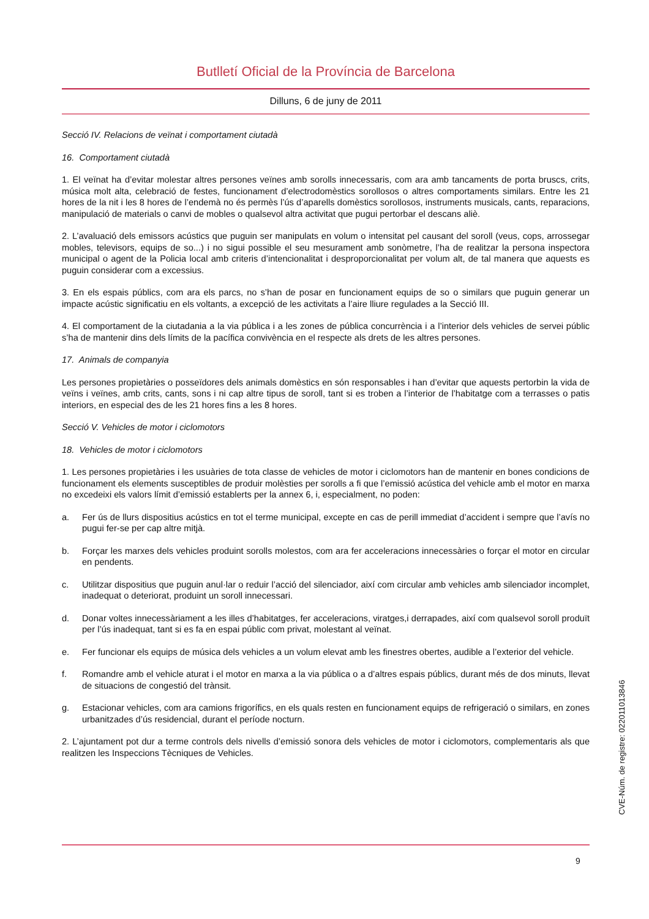Butlletí Oficial de la Província de Barcelona
Dilluns, 6 de juny de 2011
Secció IV. Relacions de veïnat i comportament ciutadà
16. Comportament ciutadà
1. El veïnat ha d’evitar molestar altres persones veïnes amb sorolls innecessaris, com ara amb tancaments de porta bruscs, crits, música molt alta, celebració de festes, funcionament d’electrodomèstics sorollosos o altres comportaments similars. Entre les 21 hores de la nit i les 8 hores de l’endemà no és permès l’ús d’aparells domèstics sorollosos, instruments musicals, cants, reparacions, manipulació de materials o canvi de mobles o qualsevol altra activitat que pugui pertorbar el descans aliè.
2. L’avaluació dels emissors acústics que puguin ser manipulats en volum o intensitat pel causant del soroll (veus, cops, arrossegar mobles, televisors, equips de so...) i no sigui possible el seu mesurament amb sonòmetre, l’ha de realitzar la persona inspectora municipal o agent de la Policia local amb criteris d’intencionalitat i desproporcionalitat per volum alt, de tal manera que aquests es puguin considerar com a excessius.
3. En els espais públics, com ara els parcs, no s’han de posar en funcionament equips de so o similars que puguin generar un impacte acústic significatiu en els voltants, a excepció de les activitats a l’aire lliure regulades a la Secció III.
4. El comportament de la ciutadania a la via pública i a les zones de pública concurrència i a l’interior dels vehicles de servei públic s’ha de mantenir dins dels límits de la pacífica convivència en el respecte als drets de les altres persones.
17. Animals de companyia
Les persones propietàries o posseïdores dels animals domèstics en són responsables i han d’evitar que aquests pertorbin la vida de veïns i veïnes, amb crits, cants, sons i ni cap altre tipus de soroll, tant si es troben a l’interior de l’habitatge com a terrasses o patis interiors, en especial des de les 21 hores fins a les 8 hores.
Secció V. Vehicles de motor i ciclomotors
18. Vehicles de motor i ciclomotors
1. Les persones propietàries i les usuàries de tota classe de vehicles de motor i ciclomotors han de mantenir en bones condicions de funcionament els elements susceptibles de produir molèsties per sorolls a fi que l’emissió acústica del vehicle amb el motor en marxa no excedeixi els valors límit d’emissió establerts per la annex 6, i, especialment, no poden:
a. Fer ús de llurs dispositius acústics en tot el terme municipal, excepte en cas de perill immediat d’accident i sempre que l’avís no pugui fer-se per cap altre mitjà.
b. Forçar les marxes dels vehicles produint sorolls molestos, com ara fer acceleracions innecessàries o forçar el motor en circular en pendents.
c. Utilitzar dispositius que puguin anul·lar o reduir l’acció del silenciador, així com circular amb vehicles amb silenciador incomplet, inadequat o deteriorat, produint un soroll innecessari.
d. Donar voltes innecessàriament a les illes d’habitatges, fer acceleracions, viratges,i derrapades, així com qualsevol soroll produït per l’ús inadequat, tant si es fa en espai públic com privat, molestant al veïnat.
e. Fer funcionar els equips de música dels vehicles a un volum elevat amb les finestres obertes, audible a l’exterior del vehicle.
f. Romandre amb el vehicle aturat i el motor en marxa a la via pública o a d’altres espais públics, durant més de dos minuts, llevat de situacions de congestió del trànsit.
g. Estacionar vehicles, com ara camions frigorífics, en els quals resten en funcionament equips de refrigeració o similars, en zones urbanitzades d’ús residencial, durant el període nocturn.
2. L’ajuntament pot dur a terme controls dels nivells d’emissió sonora dels vehicles de motor i ciclomotors, complementaris als que realitzen les Inspeccions Tècniques de Vehicles.
CVE-Núm. de registre: 022011013846
9